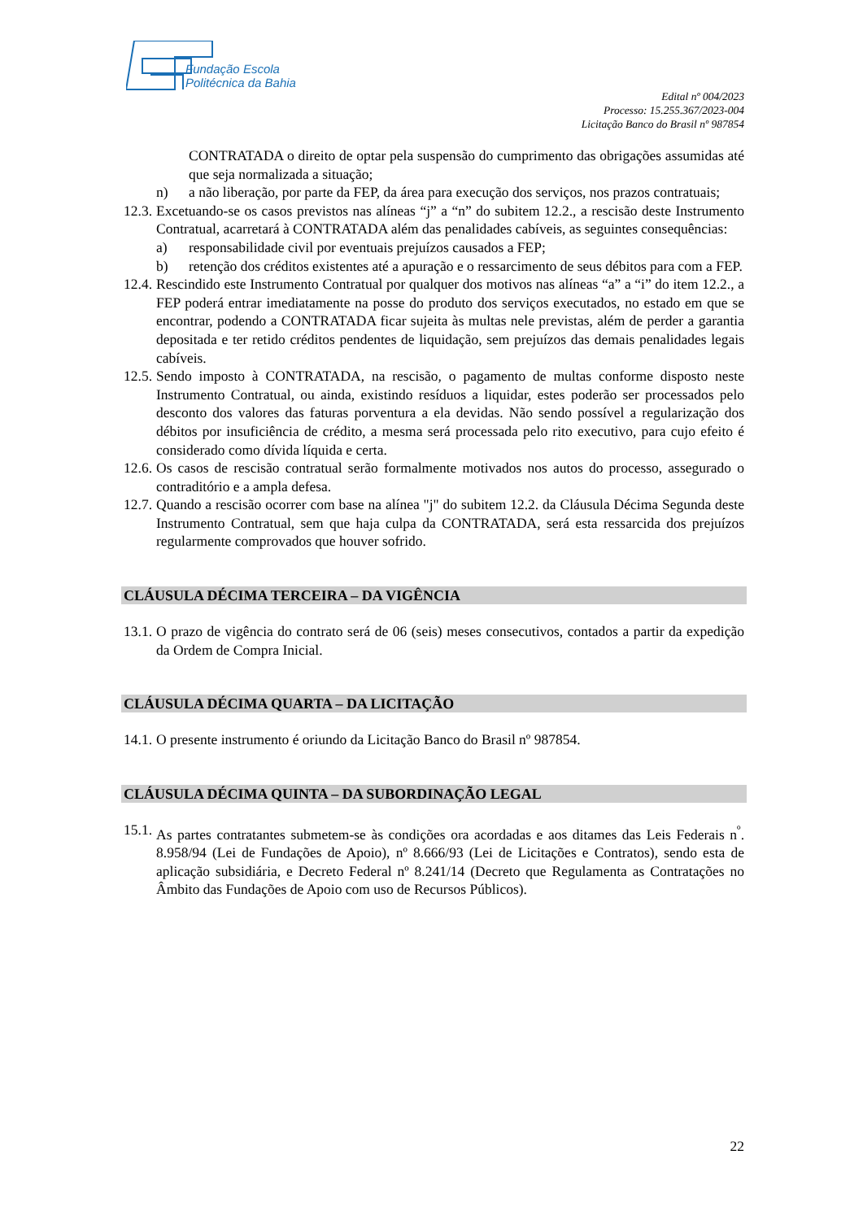Fundação Escola
Politécnica da Bahia
Edital nº 004/2023
Processo: 15.255.367/2023-004
Licitação Banco do Brasil nº 987854
CONTRATADA o direito de optar pela suspensão do cumprimento das obrigações assumidas até que seja normalizada a situação;
n) a não liberação, por parte da FEP, da área para execução dos serviços, nos prazos contratuais;
12.3. Excetuando-se os casos previstos nas alíneas “j” a “n” do subitem 12.2., a rescisão deste Instrumento Contratual, acarretará à CONTRATADA além das penalidades cabíveis, as seguintes consequências:
a) responsabilidade civil por eventuais prejuízos causados a FEP;
b) retenção dos créditos existentes até a apuração e o ressarcimento de seus débitos para com a FEP.
12.4. Rescindido este Instrumento Contratual por qualquer dos motivos nas alíneas “a” a “i” do item 12.2., a FEP poderá entrar imediatamente na posse do produto dos serviços executados, no estado em que se encontrar, podendo a CONTRATADA ficar sujeita às multas nele previstas, além de perder a garantia depositada e ter retido créditos pendentes de liquidação, sem prejuízos das demais penalidades legais cabíveis.
12.5. Sendo imposto à CONTRATADA, na rescisão, o pagamento de multas conforme disposto neste Instrumento Contratual, ou ainda, existindo resíduos a liquidar, estes poderão ser processados pelo desconto dos valores das faturas porventura a ela devidas. Não sendo possível a regularização dos débitos por insuficiência de crédito, a mesma será processada pelo rito executivo, para cujo efeito é considerado como dívida líquida e certa.
12.6. Os casos de rescisão contratual serão formalmente motivados nos autos do processo, assegurado o contraditório e a ampla defesa.
12.7. Quando a rescisão ocorrer com base na alínea "j" do subitem 12.2. da Cláusula Décima Segunda deste Instrumento Contratual, sem que haja culpa da CONTRATADA, será esta ressarcida dos prejuízos regularmente comprovados que houver sofrido.
CLÁUSULA DÉCIMA TERCEIRA – DA VIGÊNCIA
13.1. O prazo de vigência do contrato será de 06 (seis) meses consecutivos, contados a partir da expedição da Ordem de Compra Inicial.
CLÁUSULA DÉCIMA QUARTA – DA LICITAÇÃO
14.1. O presente instrumento é oriundo da Licitação Banco do Brasil nº 987854.
CLÁUSULA DÉCIMA QUINTA – DA SUBORDINAÇÃO LEGAL
15.1. As partes contratantes submetem-se às condições ora acordadas e aos ditames das Leis Federais n<sup>º</sup>. 8.958/94 (Lei de Fundações de Apoio), nº 8.666/93 (Lei de Licitações e Contratos), sendo esta de aplicação subsidiária, e Decreto Federal nº 8.241/14 (Decreto que Regulamenta as Contratações no Âmbito das Fundações de Apoio com uso de Recursos Públicos).
22